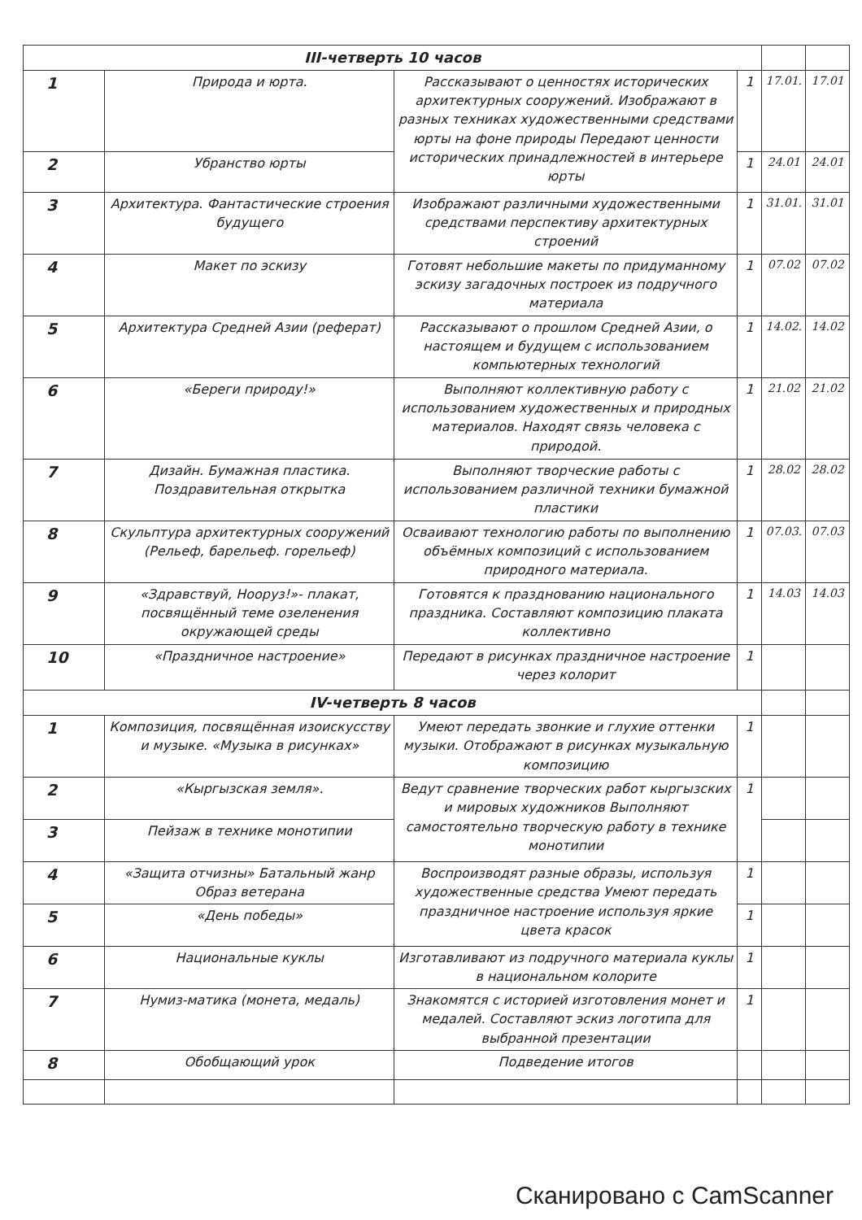| III-четверть 10 часов | | | | | |
| 1 | Природа и юрта. | Рассказывают о ценностях исторических архитектурных сооружений. Изображают в разных техниках художественными средствами юрты на фоне природы Передают ценности исторических принадлежностей в интерьере юрты | 1 | 17.01. | 17.01 |
| 2 | Убранство юрты | | 1 | 24.01 | 24.01 |
| 3 | Архитектура. Фантастические строения будущего | Изображают различными художественными средствами перспективу архитектурных строений | 1 | 31.01. | 31.01 |
| 4 | Макет по эскизу | Готовят небольшие макеты по придуманному эскизу загадочных построек из подручного материала | 1 | 07.02 | 07.02 |
| 5 | Архитектура Средней Азии (реферат) | Рассказывают о прошлом Средней Азии, о настоящем и будущем с использованием компьютерных технологий | 1 | 14.02. | 14.02 |
| 6 | «Береги природу!» | Выполняют коллективную работу с использованием художественных и природных материалов. Находят связь человека с природой. | 1 | 21.02 | 21.02 |
| 7 | Дизайн. Бумажная пластика. Поздравительная открытка | Выполняют творческие работы с использованием различной техники бумажной пластики | 1 | 28.02 | 28.02 |
| 8 | Скульптура архитектурных сооружений (Рельеф, барельеф. горельеф) | Осваивают технологию работы по выполнению объёмных композиций с использованием природного материала. | 1 | 07.03. | 07.03 |
| 9 | «Здравствуй, Нооруз!»- плакат, посвящённый теме озеленения окружающей среды | Готовятся к празднованию национального праздника. Составляют композицию плаката коллективно | 1 | 14.03 | 14.03 |
| 10 | «Праздничное настроение» | Передают в рисунках праздничное настроение через колорит | 1 | | |
| IV-четверть 8 часов | | | | | |
| 1 | Композиция, посвящённая изоискусству и музыке. «Музыка в рисунках» | Умеют передать звонкие и глухие оттенки музыки. Отображают в рисунках музыкальную композицию | 1 | | |
| 2 | «Кыргызская земля». | Ведут сравнение творческих работ кыргызских и мировых художников Выполняют самостоятельно творческую работу в технике монотипии | 1 | | |
| 3 | Пейзаж в технике монотипии | | | | |
| 4 | «Защита отчизны» Батальный жанр Образ ветерана | Воспроизводят разные образы, используя художественные средства Умеют передать праздничное настроение используя яркие цвета красок | 1 | | |
| 5 | «День победы» | | 1 | | |
| 6 | Национальные куклы | Изготавливают из подручного материала куклы в национальном колорите | 1 | | |
| 7 | Нумиз-матика (монета, медаль) | Знакомятся с историей изготовления монет и медалей. Составляют эскиз логотипа для выбранной презентации | 1 | | |
| 8 | Обобщающий урок | Подведение итогов | | | |
Сканировано с CamScanner